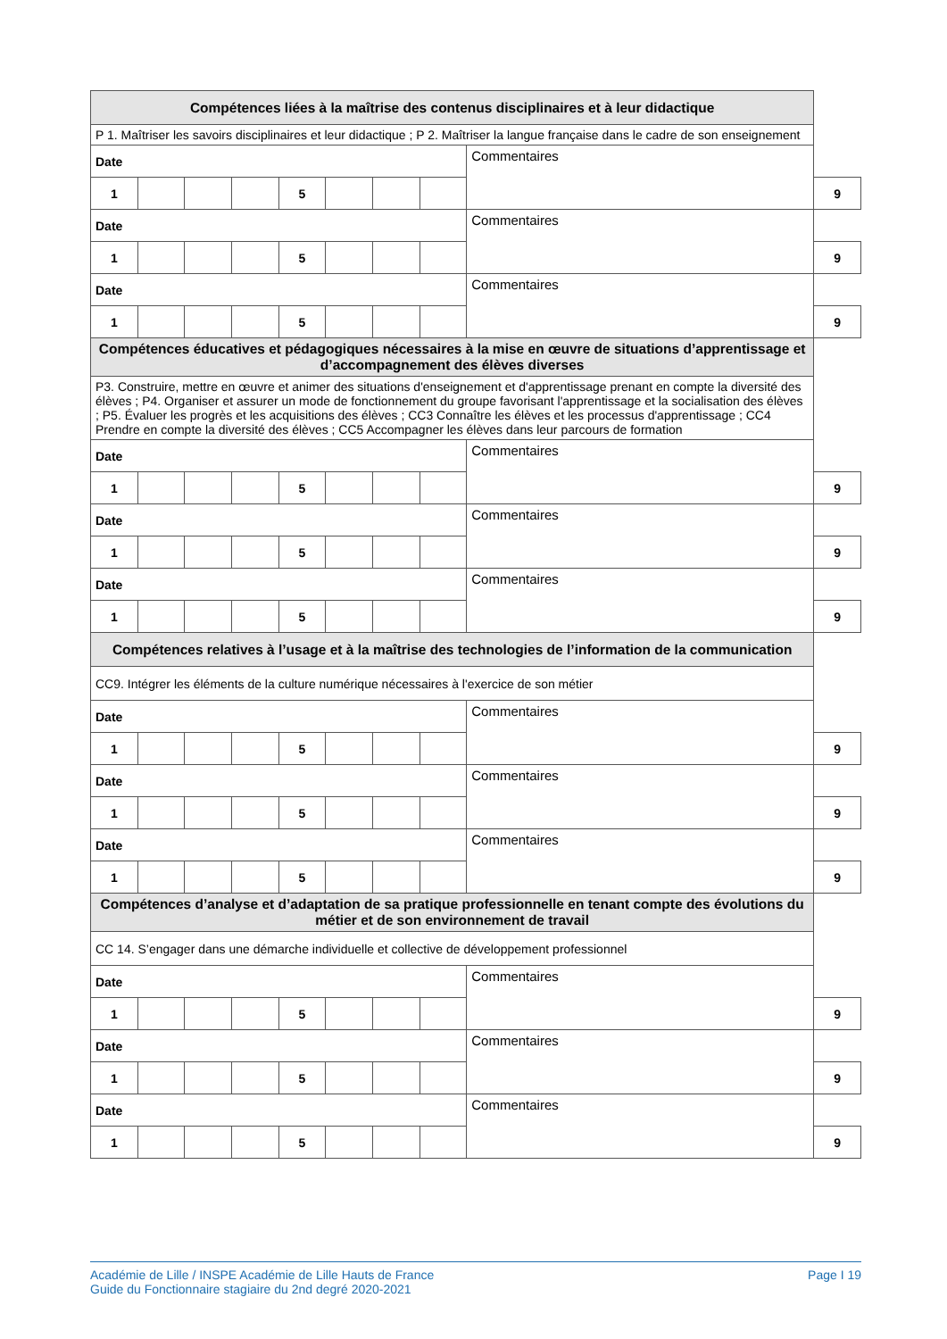| Compétences liées à la maîtrise des contenus disciplinaires et à leur didactique | | | | | | | | | |
| --- | --- | --- | --- | --- | --- | --- | --- | --- | --- |
| P 1. Maîtriser les savoirs disciplinaires et leur didactique ; P 2. Maîtriser la langue française dans le cadre de son enseignement | | | | | | | | | |
| Date | | | | | | | | Commentaires | |
| 1 | | | | 5 | | | | | 9 |
| Date | | | | | | | | Commentaires | |
| 1 | | | | 5 | | | | | 9 |
| Date | | | | | | | | Commentaires | |
| 1 | | | | 5 | | | | | 9 |
| Compétences éducatives et pédagogiques nécessaires à la mise en œuvre de situations d’apprentissage et d’accompagnement des élèves diverses | | | | | | | | | |
| P3. Construire, mettre en œuvre et animer des situations d'enseignement et d'apprentissage prenant en compte la diversité des élèves ; P4. Organiser et assurer un mode de fonctionnement du groupe favorisant l'apprentissage et la socialisation des élèves ; P5. Évaluer les progrès et les acquisitions des élèves ; CC3 Connaître les élèves et les processus d'apprentissage ; CC4 Prendre en compte la diversité des élèves ; CC5 Accompagner les élèves dans leur parcours de formation | | | | | | | | | |
| Date | | | | | | | | Commentaires | |
| 1 | | | | 5 | | | | | 9 |
| Date | | | | | | | | Commentaires | |
| 1 | | | | 5 | | | | | 9 |
| Date | | | | | | | | Commentaires | |
| 1 | | | | 5 | | | | | 9 |
| Compétences relatives à l’usage et à la maîtrise des technologies de l’information de la communication | | | | | | | | | |
| CC9. Intégrer les éléments de la culture numérique nécessaires à l'exercice de son métier | | | | | | | | | |
| Date | | | | | | | | Commentaires | |
| 1 | | | | 5 | | | | | 9 |
| Date | | | | | | | | Commentaires | |
| 1 | | | | 5 | | | | | 9 |
| Date | | | | | | | | Commentaires | |
| 1 | | | | 5 | | | | | 9 |
| Compétences d’analyse et d’adaptation de sa pratique professionnelle en tenant compte des évolutions du métier et de son environnement de travail | | | | | | | | | |
| CC 14. S’engager dans une démarche individuelle et collective de développement professionnel | | | | | | | | | |
| Date | | | | | | | | Commentaires | |
| 1 | | | | 5 | | | | | 9 |
| Date | | | | | | | | Commentaires | |
| 1 | | | | 5 | | | | | 9 |
| Date | | | | | | | | Commentaires | |
| 1 | | | | 5 | | | | | 9 |
Académie de Lille / INSPE Académie de Lille Hauts de France
Guide du Fonctionnaire stagiaire du 2nd degré 2020-2021
Page I 19